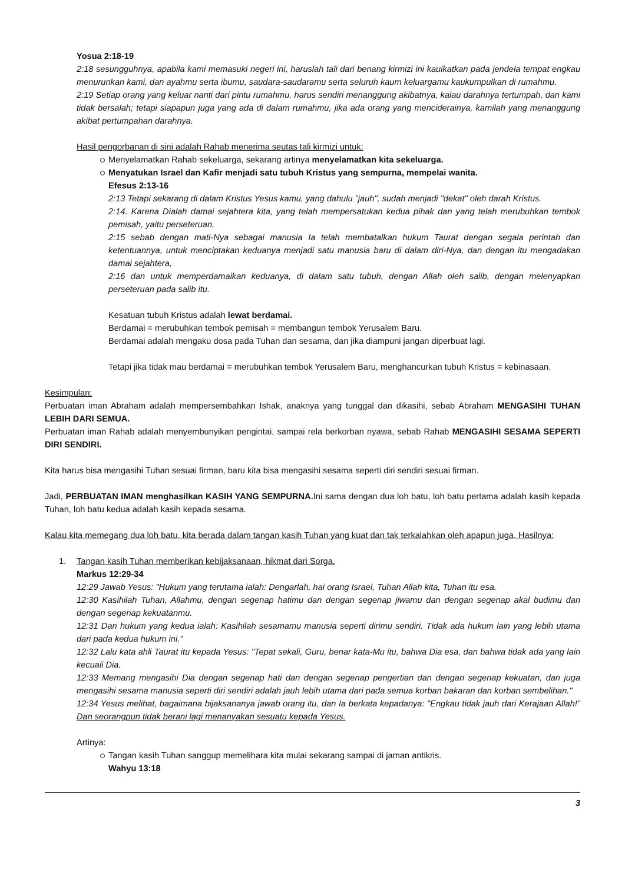Yosua 2:18-19
2:18 sesungguhnya, apabila kami memasuki negeri ini, haruslah tali dari benang kirmizi ini kauikatkan pada jendela tempat engkau menurunkan kami, dan ayahmu serta ibumu, saudara-saudaramu serta seluruh kaum keluargamu kaukumpulkan di rumahmu.
2:19 Setiap orang yang keluar nanti dari pintu rumahmu, harus sendiri menanggung akibatnya, kalau darahnya tertumpah, dan kami tidak bersalah; tetapi siapapun juga yang ada di dalam rumahmu, jika ada orang yang menciderainya, kamilah yang menanggung akibat pertumpahan darahnya.
Hasil pengorbanan di sini adalah Rahab menerima seutas tali kirmizi untuk:
Menyelamatkan Rahab sekeluarga, sekarang artinya menyelamatkan kita sekeluarga.
Menyatukan Israel dan Kafir menjadi satu tubuh Kristus yang sempurna, mempelai wanita.
Efesus 2:13-16
2:13 Tetapi sekarang di dalam Kristus Yesus kamu, yang dahulu "jauh", sudah menjadi "dekat" oleh darah Kristus.
2:14. Karena Dialah damai sejahtera kita, yang telah mempersatukan kedua pihak dan yang telah merubuhkan tembok pemisah, yaitu perseteruan,
2:15 sebab dengan mati-Nya sebagai manusia Ia telah membatalkan hukum Taurat dengan segala perintah dan ketentuannya, untuk menciptakan keduanya menjadi satu manusia baru di dalam diri-Nya, dan dengan itu mengadakan damai sejahtera,
2:16 dan untuk memperdamaikan keduanya, di dalam satu tubuh, dengan Allah oleh salib, dengan melenyapkan perseteruan pada salib itu.
Kesatuan tubuh Kristus adalah lewat berdamai.
Berdamai = merubuhkan tembok pemisah = membangun tembok Yerusalem Baru.
Berdamai adalah mengaku dosa pada Tuhan dan sesama, dan jika diampuni jangan diperbuat lagi.
Tetapi jika tidak mau berdamai = merubuhkan tembok Yerusalem Baru, menghancurkan tubuh Kristus = kebinasaan.
Kesimpulan:
Perbuatan iman Abraham adalah mempersembahkan Ishak, anaknya yang tunggal dan dikasihi, sebab Abraham MENGASIHI TUHAN LEBIH DARI SEMUA.
Perbuatan iman Rahab adalah menyembunyikan pengintai, sampai rela berkorban nyawa, sebab Rahab MENGASIHI SESAMA SEPERTI DIRI SENDIRI.
Kita harus bisa mengasihi Tuhan sesuai firman, baru kita bisa mengasihi sesama seperti diri sendiri sesuai firman.
Jadi, PERBUATAN IMAN menghasilkan KASIH YANG SEMPURNA. Ini sama dengan dua loh batu, loh batu pertama adalah kasih kepada Tuhan, loh batu kedua adalah kasih kepada sesama.
Kalau kita memegang dua loh batu, kita berada dalam tangan kasih Tuhan yang kuat dan tak terkalahkan oleh apapun juga. Hasilnya:
1. Tangan kasih Tuhan memberikan kebijaksanaan, hikmat dari Sorga.
Markus 12:29-34
12:29 Jawab Yesus: "Hukum yang terutama ialah: Dengarlah, hai orang Israel, Tuhan Allah kita, Tuhan itu esa.
12:30 Kasihilah Tuhan, Allahmu, dengan segenap hatimu dan dengan segenap jiwamu dan dengan segenap akal budimu dan dengan segenap kekuatanmu.
12:31 Dan hukum yang kedua ialah: Kasihilah sesamamu manusia seperti dirimu sendiri. Tidak ada hukum lain yang lebih utama dari pada kedua hukum ini."
12:32 Lalu kata ahli Taurat itu kepada Yesus: "Tepat sekali, Guru, benar kata-Mu itu, bahwa Dia esa, dan bahwa tidak ada yang lain kecuali Dia.
12:33 Memang mengasihi Dia dengan segenap hati dan dengan segenap pengertian dan dengan segenap kekuatan, dan juga mengasihi sesama manusia seperti diri sendiri adalah jauh lebih utama dari pada semua korban bakaran dan korban sembelihan."
12:34 Yesus melihat, bagaimana bijaksananya jawab orang itu, dan Ia berkata kepadanya: "Engkau tidak jauh dari Kerajaan Allah!" Dan seorangpun tidak berani lagi menanyakan sesuatu kepada Yesus.
Artinya:
Tangan kasih Tuhan sanggup memelihara kita mulai sekarang sampai di jaman antikris.
Wahyu 13:18
3